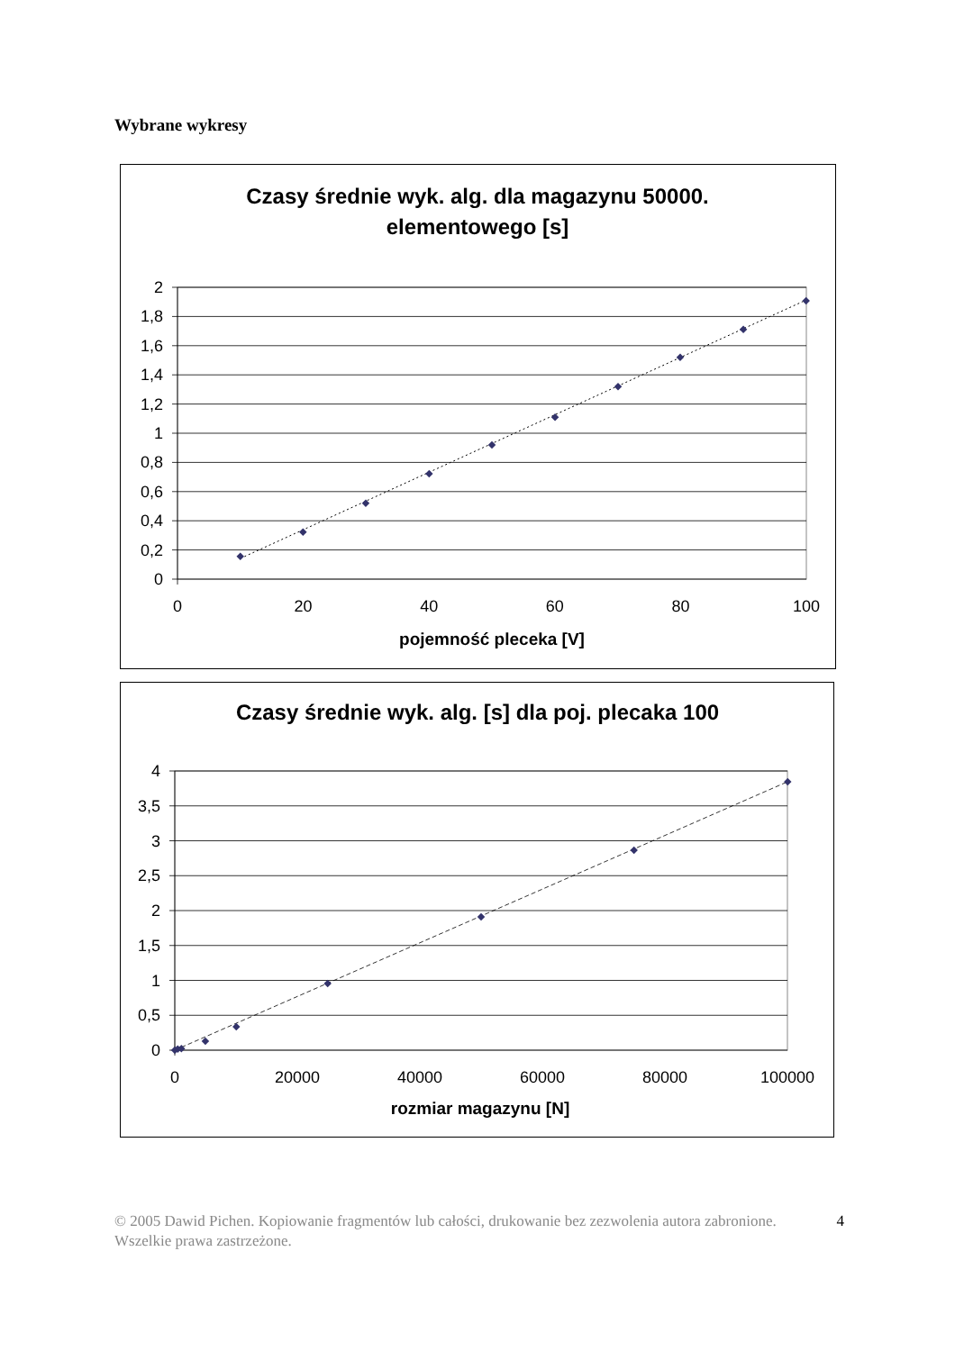Wybrane wykresy
Czasy średnie wyk. alg. dla magazynu 50000.
elementowego [s]
2
1,8
1,6
1,4
1,2
1
0,8
0,6
0,4
0,2
0
0
20
40
60
80
100
pojemność pleceka [V]
Czasy średnie wyk. alg. [s] dla poj. plecaka 100
4
3,5
3
2,5
2
1,5
1
0,5
0
0
20000
40000
60000
80000
100000
rozmiar magazynu [N]
© 2005 Dawid Pichen. Kopiowanie fragmentów lub całości, drukowanie bez zezwolenia autora zabronione. Wszelkie prawa zastrzeżone. 4